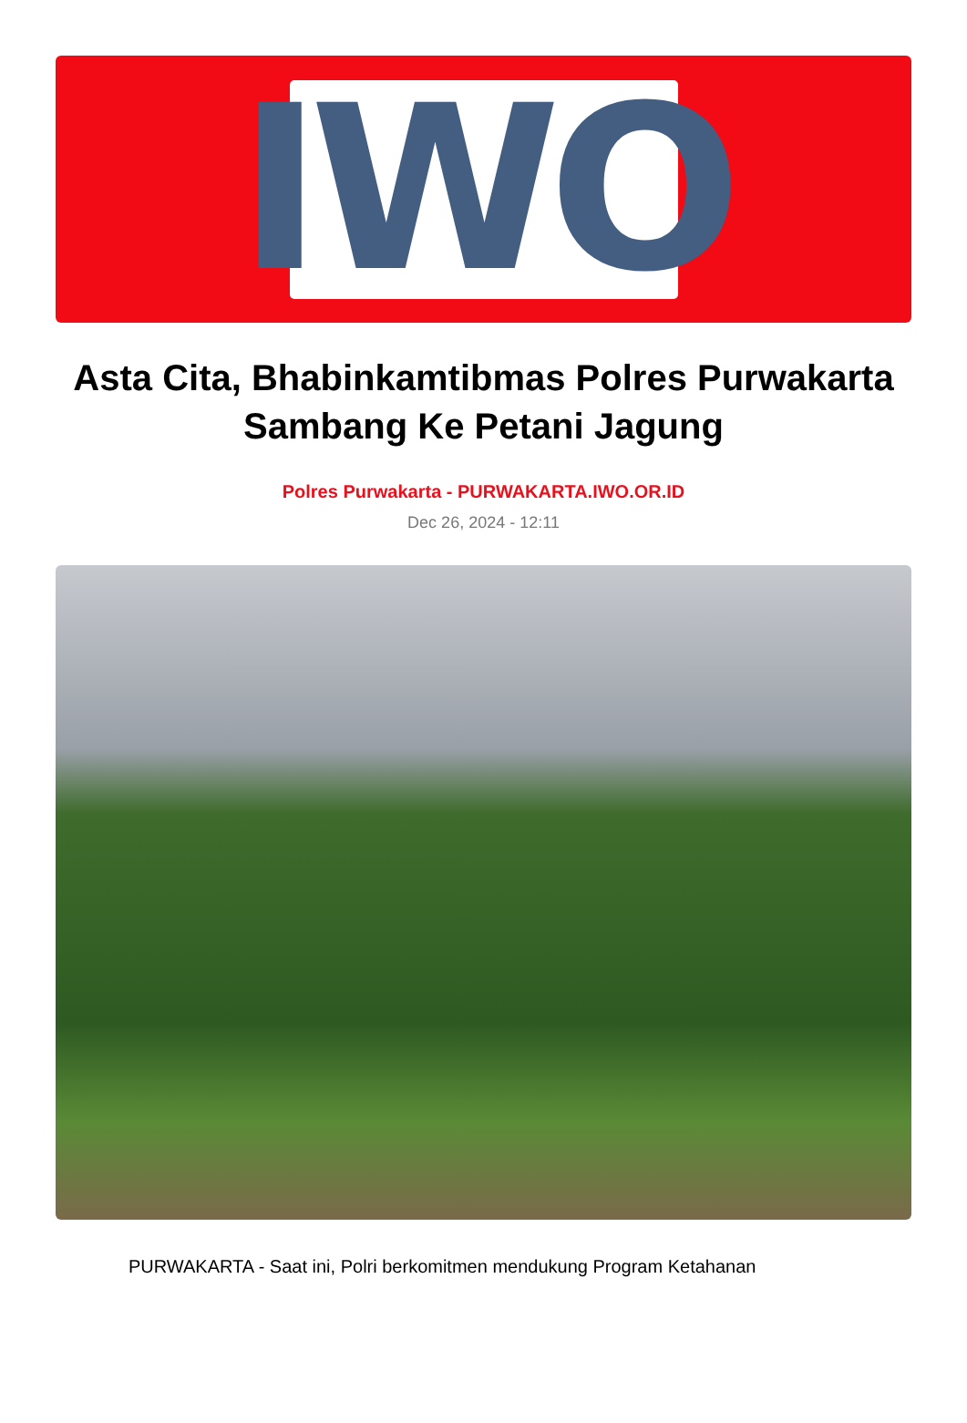IWO
Asta Cita, Bhabinkamtibmas Polres Purwakarta Sambang Ke Petani Jagung
Polres Purwakarta - PURWAKARTA.IWO.OR.ID
Dec 26, 2024 - 12:11
PURWAKARTA - Saat ini, Polri berkomitmen mendukung Program Ketahanan